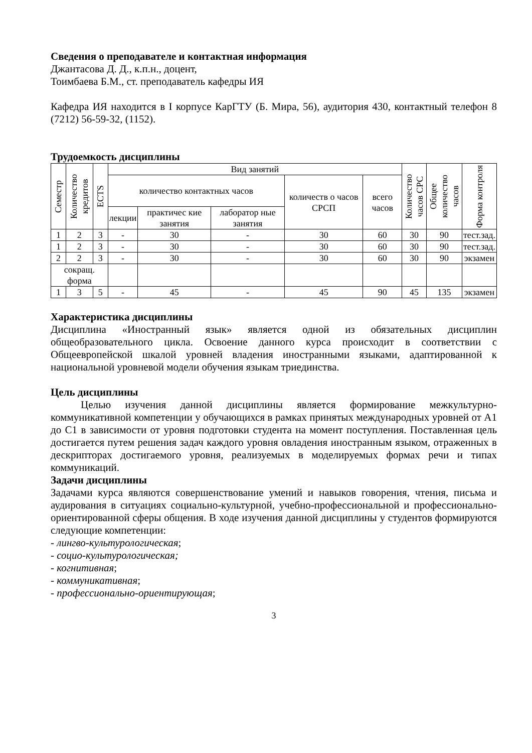Сведения о преподавателе и контактная информация
Джантасова Д. Д., к.п.н., доцент,
Тоимбаева Б.М., ст. преподаватель кафедры ИЯ
Кафедра ИЯ находится в I корпусе КарГТУ (Б. Мира, 56), аудитория 430, контактный телефон 8 (7212) 56-59-32, (1152).
Трудоемкость дисциплины
| Семестр | Количество кредитов | ECTS | Вид занятий | | | | | Количество часов СРС | Общее количество часов | Форма контроля |
| --- | --- | --- | --- | --- | --- | --- | --- | --- | --- | --- |
| | | | количество контактных часов | | | количеств о часов СРСП | всего часов | | | |
| | | | лекции | практичес кие занятия | лаборатор ные занятия | | | | | |
| 1 | 2 | 3 | - | 30 | - | 30 | 60 | 30 | 90 | тест.зад. |
| 1 | 2 | 3 | - | 30 | - | 30 | 60 | 30 | 90 | тест.зад. |
| 2 | 2 | 3 | - | 30 | - | 30 | 60 | 30 | 90 | экзамен |
| сокращ. форма | | | | | | | | | | |
| 1 | 3 | 5 | - | 45 | - | 45 | 90 | 45 | 135 | экзамен |
Характеристика дисциплины
Дисциплина «Иностранный язык» является одной из обязательных дисциплин общеобразовательного цикла. Освоение данного курса происходит в соответствии с Общеевропейской шкалой уровней владения иностранными языками, адаптированной к национальной уровневой модели обучения языкам триединства.
Цель дисциплины
Целью изучения данной дисциплины является формирование межкультурно-коммуникативной компетенции у обучающихся в рамках принятых международных уровней от А1 до С1 в зависимости от уровня подготовки студента на момент поступления. Поставленная цель достигается путем решения задач каждого уровня овладения иностранным языком, отраженных в дескрипторах достигаемого уровня, реализуемых в моделируемых формах речи и типах коммуникаций.
Задачи дисциплины
Задачами курса являются совершенствование умений и навыков говорения, чтения, письма и аудирования в ситуациях социально-культурной, учебно-профессиональной и профессионально-ориентированной сферы общения. В ходе изучения данной дисциплины у студентов формируются следующие компетенции:
- лингво-культурологическая;
- социо-культурологическая;
- когнитивная;
- коммуникативная;
- профессионально-ориентирующая;
3